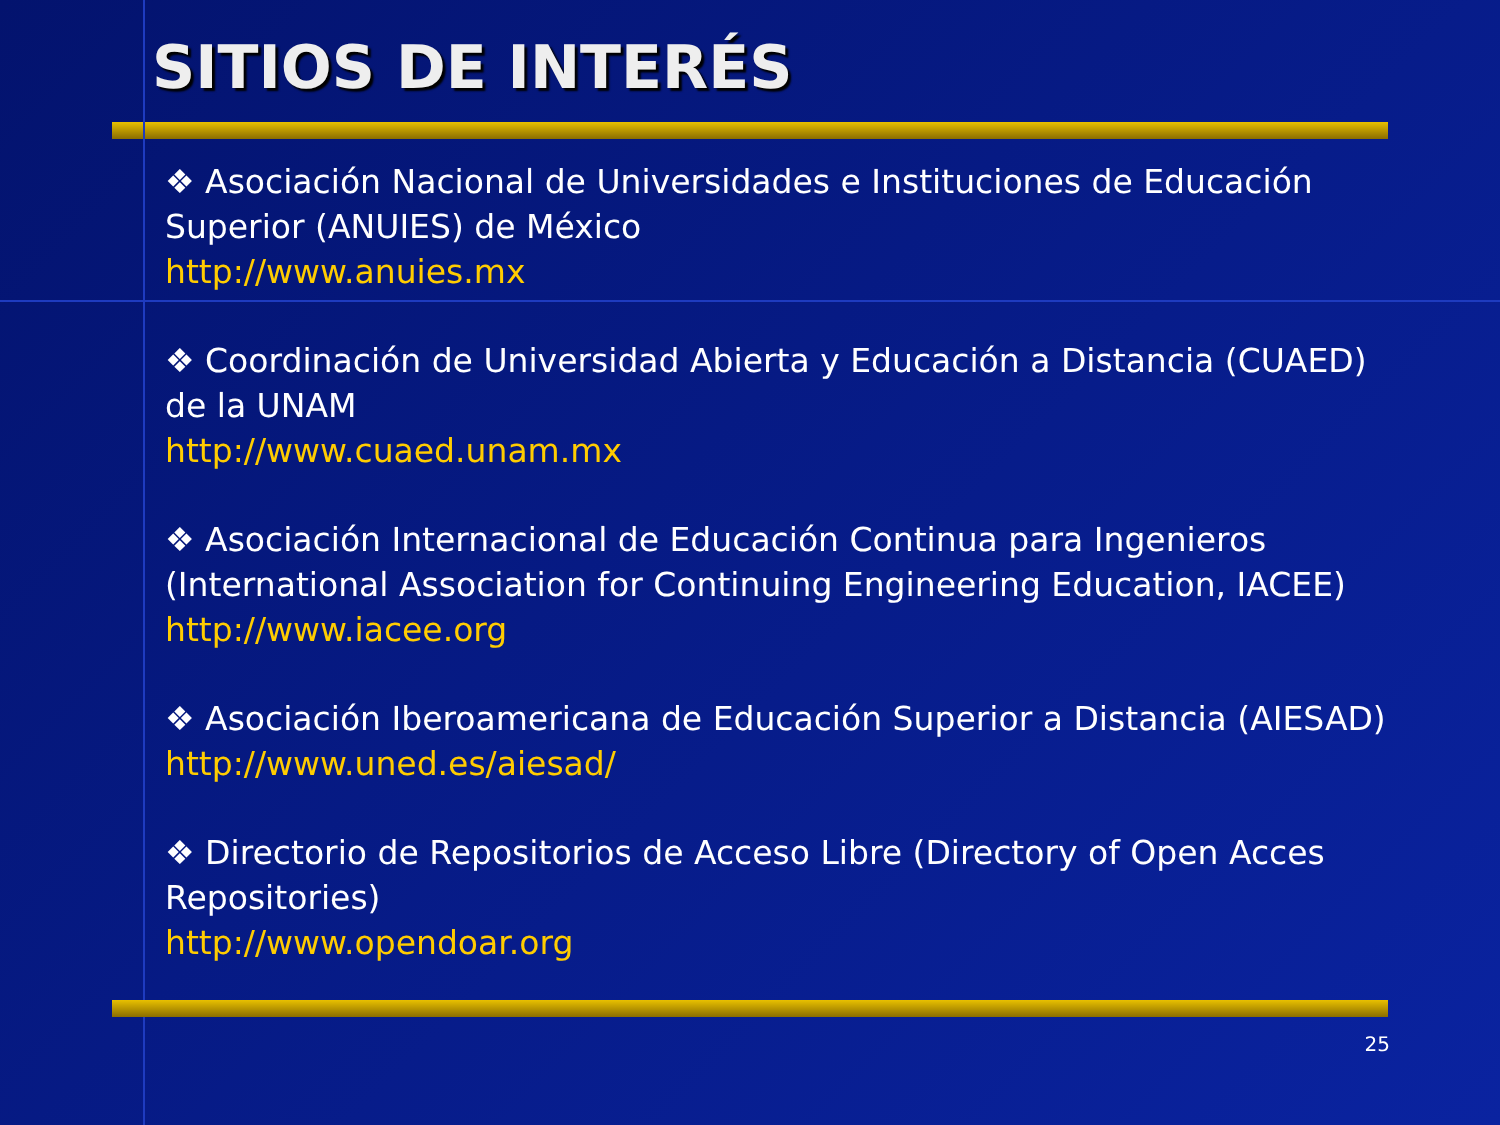SITIOS DE INTERÉS
❖ Asociación Nacional de Universidades e Instituciones de Educación Superior (ANUIES) de México
http://www.anuies.mx
❖ Coordinación de Universidad Abierta y Educación a Distancia (CUAED) de la UNAM
http://www.cuaed.unam.mx
❖ Asociación Internacional de Educación Continua para Ingenieros (International Association for Continuing Engineering Education, IACEE)
http://www.iacee.org
❖ Asociación Iberoamericana de Educación Superior a Distancia (AIESAD)
http://www.uned.es/aiesad/
❖ Directorio de Repositorios de Acceso Libre (Directory of Open Acces Repositories)
http://www.opendoar.org
25